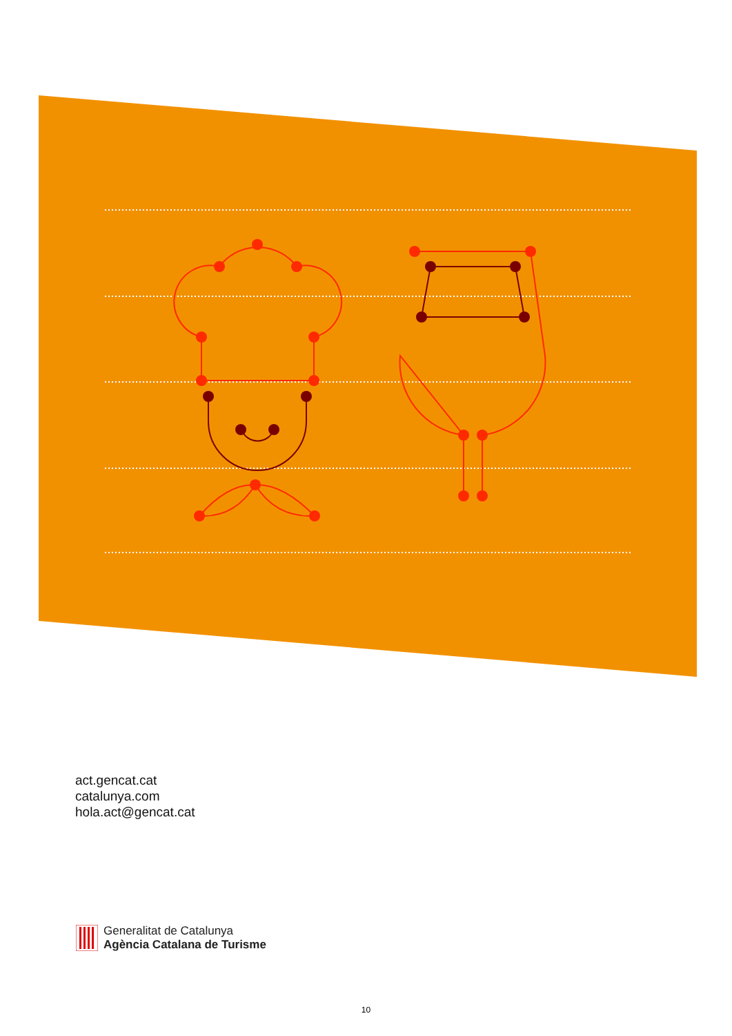act.gencat.cat
catalunya.com
hola.act@gencat.cat
Generalitat de Catalunya
Agència Catalana de Turisme
10